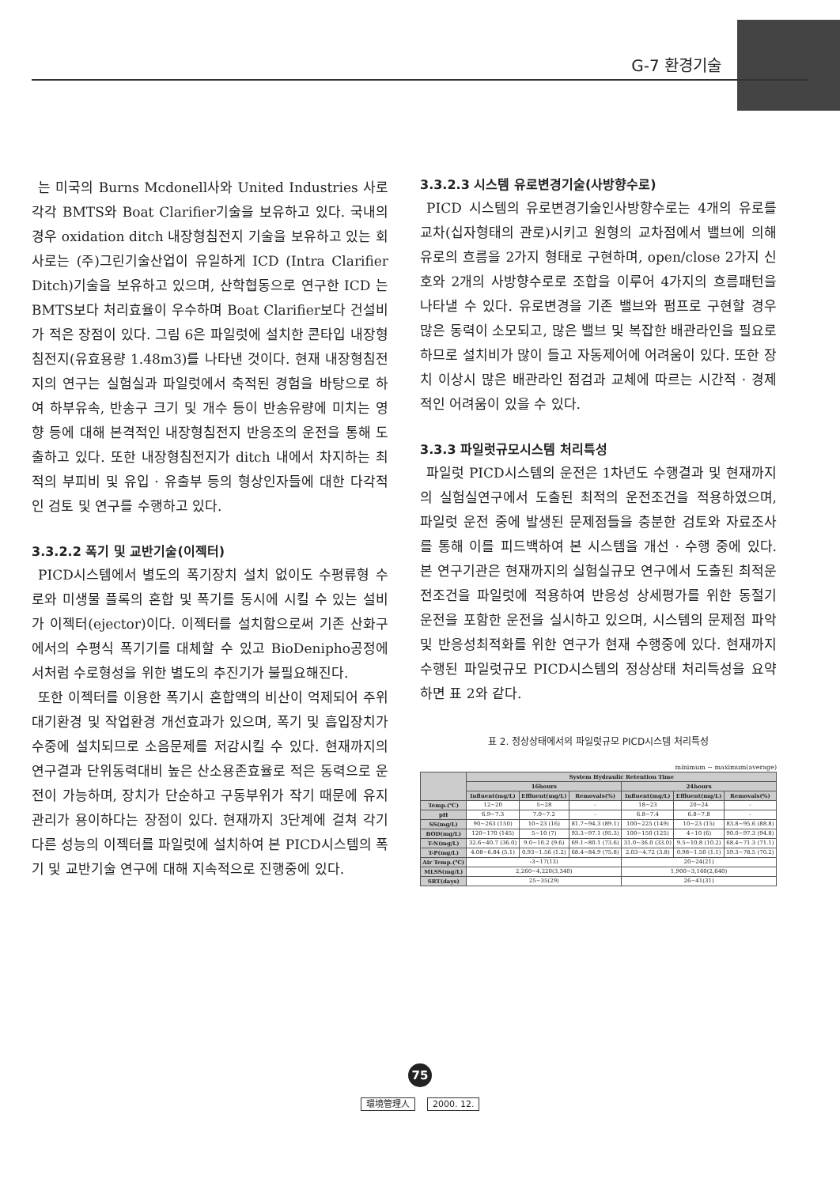G-7 환경기술
는 미국의 Burns Mcdonell사와 United Industries 사로 각각 BMTS와 Boat Clarifier기술을 보유하고 있다. 국내의 경우 oxidation ditch 내장형침전지 기술을 보유하고 있는 회사로는 (주)그린기술산업이 유일하게 ICD (Intra Clarifier Ditch)기술을 보유하고 있으며, 산학협동으로 연구한 ICD 는 BMTS보다 처리효율이 우수하며 Boat Clarifier보다 건설비가 적은 장점이 있다. 그림 6은 파일럿에 설치한 콘타입 내장형침전지(유효용량 1.48m3)를 나타낸 것이다. 현재 내장형침전지의 연구는 실험실과 파일럿에서 축적된 경험을 바탕으로 하여 하부유속, 반송구 크기 및 개수 등이 반송유량에 미치는 영향 등에 대해 본격적인 내장형침전지 반응조의 운전을 통해 도출하고 있다. 또한 내장형침전지가 ditch 내에서 차지하는 최적의 부피비 및 유입 · 유출부 등의 형상인자들에 대한 다각적인 검토 및 연구를 수행하고 있다.
3.3.2.2 폭기 및 교반기술(이젝터)
PICD시스템에서 별도의 폭기장치 설치 없이도 수평류형 수로와 미생물 플록의 혼합 및 폭기를 동시에 시킬 수 있는 설비가 이젝터(ejector)이다. 이젝터를 설치함으로써 기존 산화구에서의 수평식 폭기기를 대체할 수 있고 BioDenipho공정에서처럼 수로형성을 위한 별도의 추진기가 불필요해진다.
또한 이젝터를 이용한 폭기시 혼합액의 비산이 억제되어 주위 대기환경 및 작업환경 개선효과가 있으며, 폭기 및 흡입장치가 수중에 설치되므로 소음문제를 저감시킬 수 있다. 현재까지의 연구결과 단위동력대비 높은 산소용존효율로 적은 동력으로 운전이 가능하며, 장치가 단순하고 구동부위가 작기 때문에 유지관리가 용이하다는 장점이 있다. 현재까지 3단계에 걸쳐 각기 다른 성능의 이젝터를 파일럿에 설치하여 본 PICD시스템의 폭기 및 교반기술 연구에 대해 지속적으로 진행중에 있다.
3.3.2.3 시스템 유로변경기술(사방향수로)
PICD 시스템의 유로변경기술인사방향수로는 4개의 유로를 교차(십자형태의 관로)시키고 원형의 교차점에서 밸브에 의해 유로의 흐름을 2가지 형태로 구현하며, open/close 2가지 신호와 2개의 사방향수로로 조합을 이루어 4가지의 흐름패턴을 나타낼 수 있다. 유로변경을 기존 밸브와 펌프로 구현할 경우 많은 동력이 소모되고, 많은 밸브 및 복잡한 배관라인을 필요로 하므로 설치비가 많이 들고 자동제어에 어려움이 있다. 또한 장치 이상시 많은 배관라인 점검과 교체에 따르는 시간적 · 경제적인 어려움이 있을 수 있다.
3.3.3 파일럿규모시스템 처리특성
파일럿 PICD시스템의 운전은 1차년도 수행결과 및 현재까지의 실험실연구에서 도출된 최적의 운전조건을 적용하였으며, 파일럿 운전 중에 발생된 문제점들을 충분한 검토와 자료조사를 통해 이를 피드백하여 본 시스템을 개선 · 수행 중에 있다. 본 연구기관은 현재까지의 실험실규모 연구에서 도출된 최적운전조건을 파일럿에 적용하여 반응성 상세평가를 위한 동절기 운전을 포함한 운전을 실시하고 있으며, 시스템의 문제점 파악 및 반응성최적화를 위한 연구가 현재 수행중에 있다. 현재까지 수행된 파일럿규모 PICD시스템의 정상상태 처리특성을 요약하면 표 2와 같다.
표 2. 정상상태에서의 파일럿규모 PICD시스템 처리특성
minimum ~ maximum(average)
| | System Hydraulic Retention Time | | | | | |
| --- | --- | --- | --- | --- | --- | --- |
| | 16hours | | | 24hours | | |
| | Influent(mg/L) | Effluent(mg/L) | Removals(%) | Influent(mg/L) | Effluent(mg/L) | Removals(%) |
| Temp.(℃) | 12~20 | 5~28 | - | 18~23 | 20~24 | - |
| pH | 6.9~7.3 | 7.0~7.2 | - | 6.8~7.4 | 6.8~7.8 | - |
| SS(mg/L) | 90~263 (150) | 10~23 (16) | 81.7~94.3 (89.1) | 100~225 (149) | 10~23 (15) | 83.8~95.6 (88.8) |
| BOD(mg/L) | 120~170 (145) | 5~10 (7) | 93.3~97.1 (95.3) | 100~150 (125) | 4~10 (6) | 90.0~97.3 (94.8) |
| T-N(mg/L) | 32.6~40.7 (36.0) | 9.0~10.2 (9.6) | 69.1~80.1 (73.6) | 31.0~36.0 (33.0) | 9.5~10.8 (10.2) | 68.4~71.3 (71.1) |
| T-P(mg/L) | 4.08~6.84 (5.1) | 0.93~1.56 (1.2) | 68.4~84.9 (75.8) | 2.03~4.72 (3.8) | 0.98~1.50 (1.1) | 59.3~78.5 (70.2) |
| Air Temp.(℃) | -3~17(13) | | | 20~24(21) | | |
| MLSS(mg/L) | 2,260~4,220(3,340) | | | 1,900~3,160(2,640) | | |
| SRT(days) | 25~35(29) | | | 26~41(31) | | |
75
環境管理人 2000. 12.